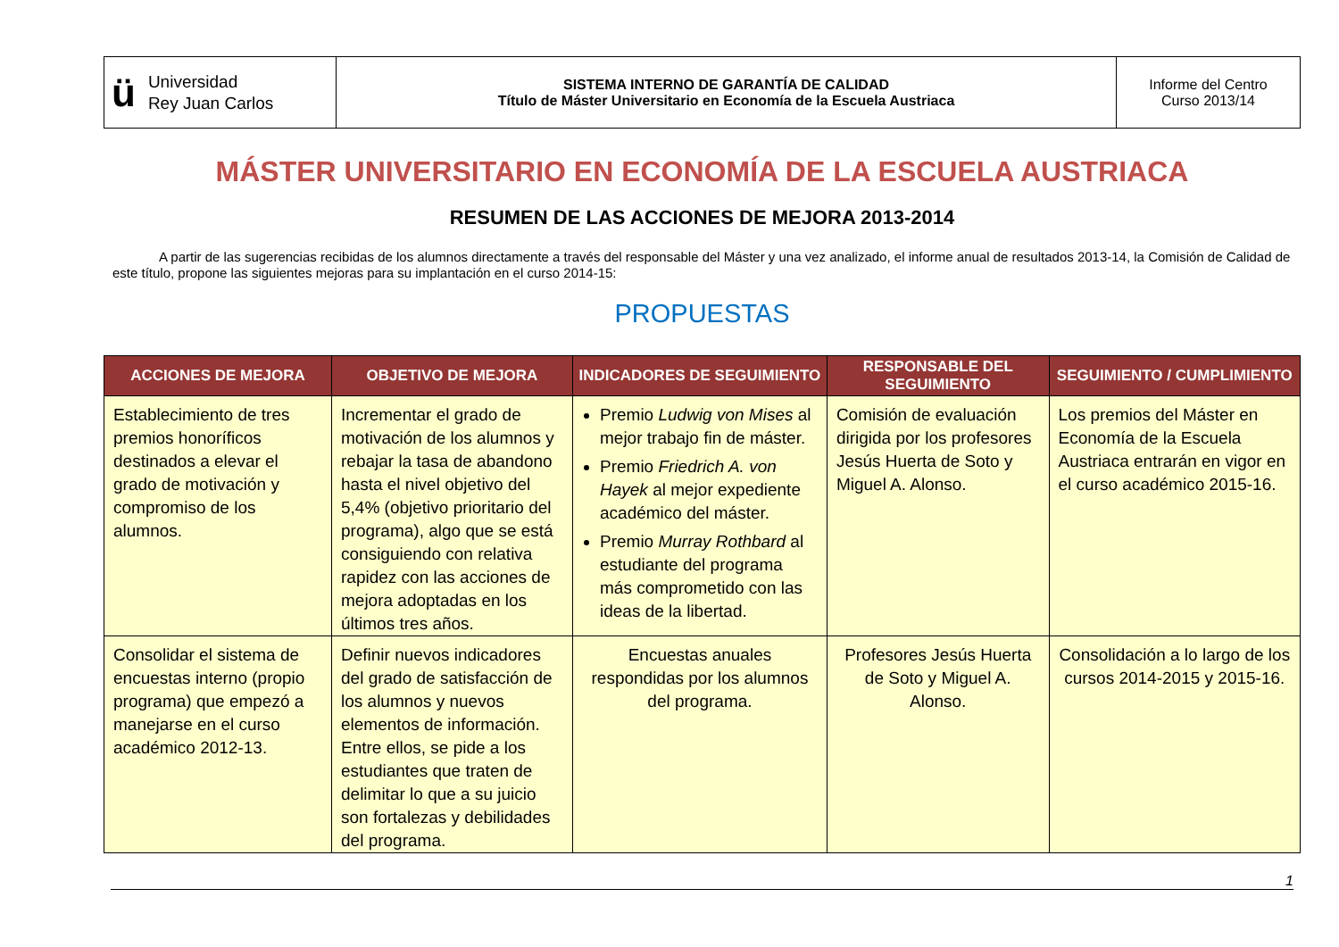| ü Universidad Rey Juan Carlos | SISTEMA INTERNO DE GARANTÍA DE CALIDAD Título de Máster Universitario en Economía de la Escuela Austriaca | Informe del Centro Curso 2013/14 |
MÁSTER UNIVERSITARIO EN ECONOMÍA DE LA ESCUELA AUSTRIACA
RESUMEN DE LAS ACCIONES DE MEJORA 2013-2014
A partir de las sugerencias recibidas de los alumnos directamente a través del responsable del Máster y una vez analizado, el informe anual de resultados 2013-14, la Comisión de Calidad de este título, propone las siguientes mejoras para su implantación en el curso 2014-15:
PROPUESTAS
| ACCIONES DE MEJORA | OBJETIVO DE MEJORA | INDICADORES DE SEGUIMIENTO | RESPONSABLE DEL SEGUIMIENTO | SEGUIMIENTO / CUMPLIMIENTO |
| --- | --- | --- | --- | --- |
| Establecimiento de tres premios honoríficos destinados a elevar el grado de motivación y compromiso de los alumnos. | Incrementar el grado de motivación de los alumnos y rebajar la tasa de abandono hasta el nivel objetivo del 5,4% (objetivo prioritario del programa), algo que se está consiguiendo con relativa rapidez con las acciones de mejora adoptadas en los últimos tres años. | Premio Ludwig von Mises al mejor trabajo fin de máster. Premio Friedrich A. von Hayek al mejor expediente académico del máster. Premio Murray Rothbard al estudiante del programa más comprometido con las ideas de la libertad. | Comisión de evaluación dirigida por los profesores Jesús Huerta de Soto y Miguel A. Alonso. | Los premios del Máster en Economía de la Escuela Austriaca entrarán en vigor en el curso académico 2015-16. |
| Consolidar el sistema de encuestas interno (propio programa) que empezó a manejarse en el curso académico 2012-13. | Definir nuevos indicadores del grado de satisfacción de los alumnos y nuevos elementos de información. Entre ellos, se pide a los estudiantes que traten de delimitar lo que a su juicio son fortalezas y debilidades del programa. | Encuestas anuales respondidas por los alumnos del programa. | Profesores Jesús Huerta de Soto y Miguel A. Alonso. | Consolidación a lo largo de los cursos 2014-2015 y 2015-16. |
1